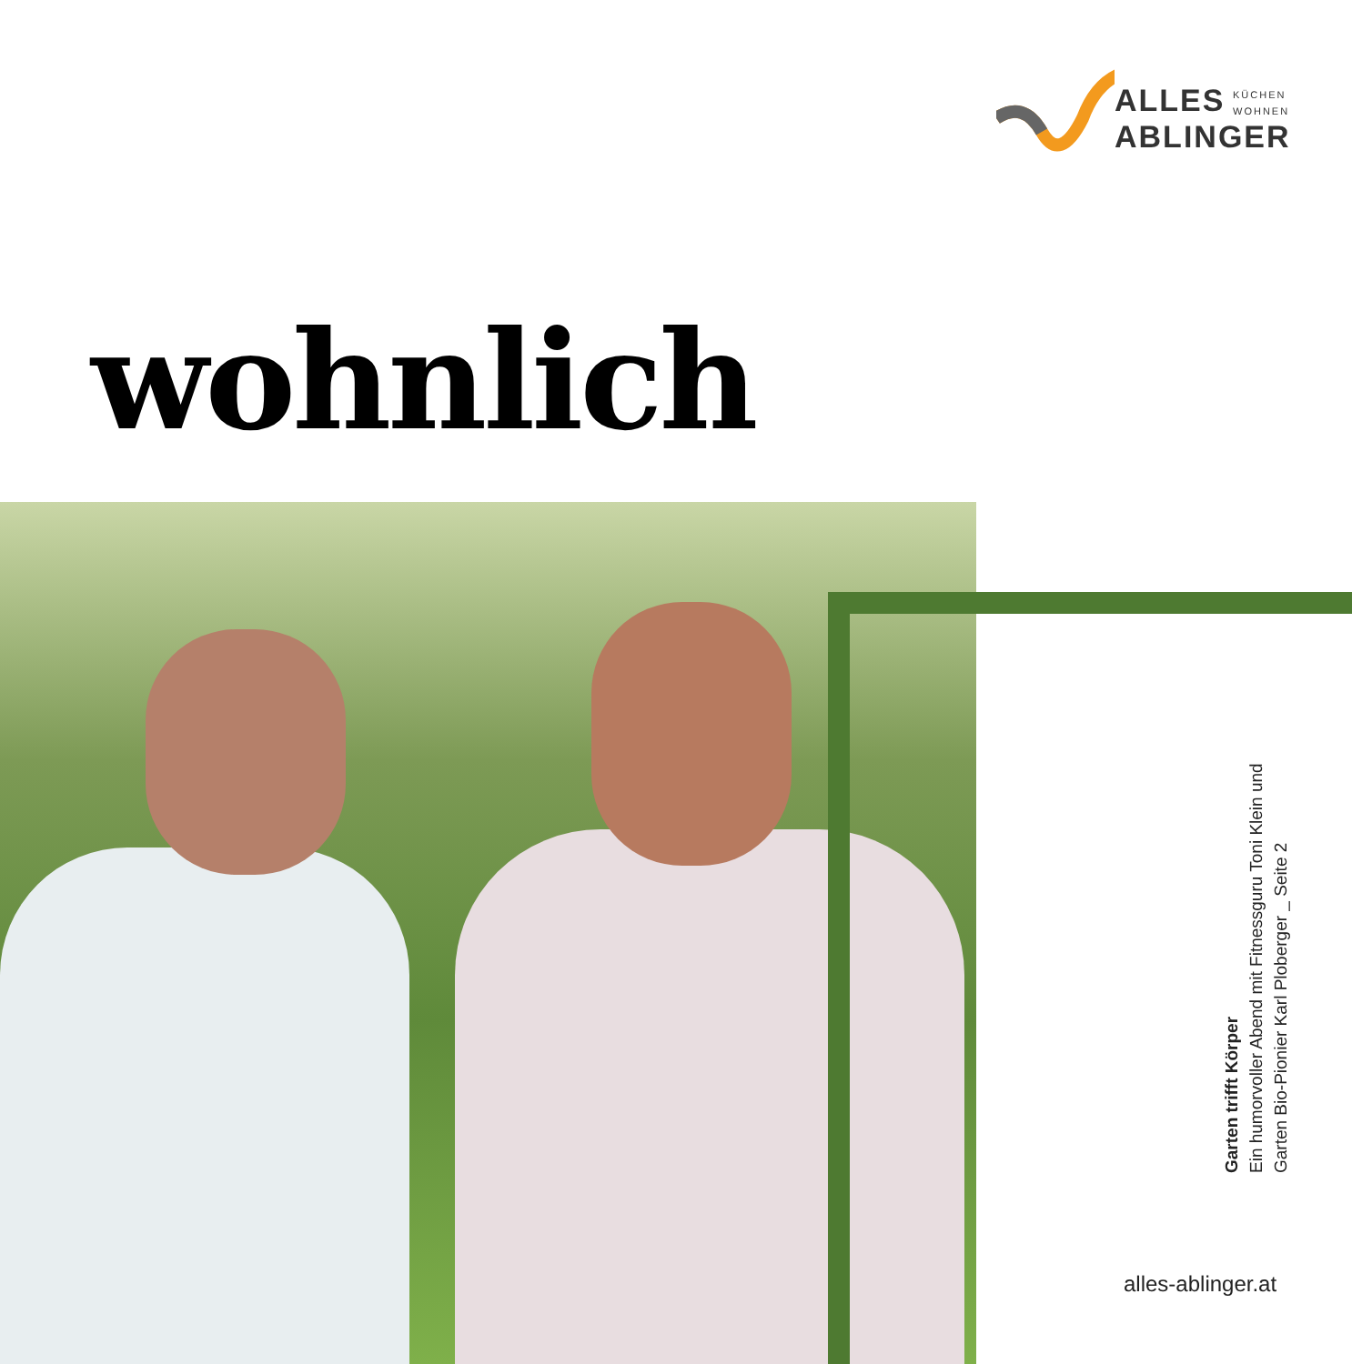ALLES
ABLINGER
KÜCHEN
WOHNEN
wohnlich
Garten trifft Körper
Ein humorvoller Abend mit Fitnessguru Toni Klein und
Garten Bio-Pionier Karl Ploberger _ Seite 2
alles-ablinger.at